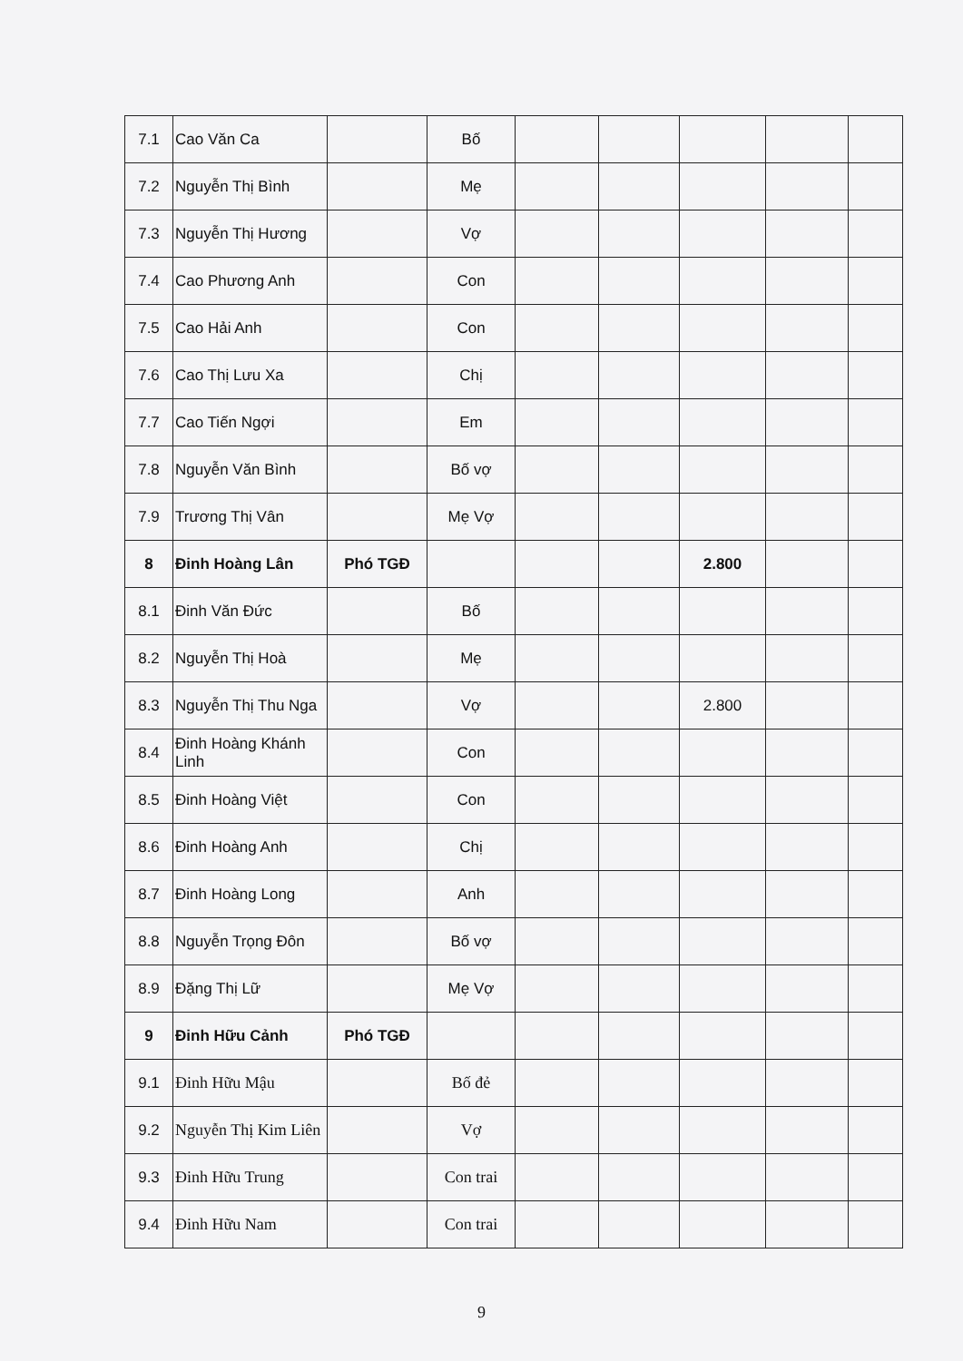| 7.1 | Cao Văn Ca | | Bố | | | | | |
| 7.2 | Nguyễn Thị Bình | | Mẹ | | | | | |
| 7.3 | Nguyễn Thị Hương | | Vợ | | | | | |
| 7.4 | Cao Phương Anh | | Con | | | | | |
| 7.5 | Cao Hải Anh | | Con | | | | | |
| 7.6 | Cao Thị Lưu Xa | | Chị | | | | | |
| 7.7 | Cao Tiến Ngợi | | Em | | | | | |
| 7.8 | Nguyễn Văn Bình | | Bố vợ | | | | | |
| 7.9 | Trương Thị Vân | | Mẹ Vợ | | | | | |
| 8 | Đinh Hoàng Lân | Phó TGĐ | | | | 2.800 | | |
| 8.1 | Đinh Văn Đức | | Bố | | | | | |
| 8.2 | Nguyễn Thị Hoà | | Mẹ | | | | | |
| 8.3 | Nguyễn Thị Thu Nga | | Vợ | | | 2.800 | | |
| 8.4 | Đinh Hoàng Khánh Linh | | Con | | | | | |
| 8.5 | Đinh Hoàng Việt | | Con | | | | | |
| 8.6 | Đinh Hoàng Anh | | Chị | | | | | |
| 8.7 | Đinh Hoàng Long | | Anh | | | | | |
| 8.8 | Nguyễn Trọng Đôn | | Bố vợ | | | | | |
| 8.9 | Đặng Thị Lữ | | Mẹ Vợ | | | | | |
| 9 | Đinh Hữu Cảnh | Phó TGĐ | | | | | | |
| 9.1 | Đinh Hữu Mậu | | Bố đẻ | | | | | |
| 9.2 | Nguyễn Thị Kim Liên | | Vợ | | | | | |
| 9.3 | Đinh Hữu Trung | | Con trai | | | | | |
| 9.4 | Đinh Hữu Nam | | Con trai | | | | | |
9